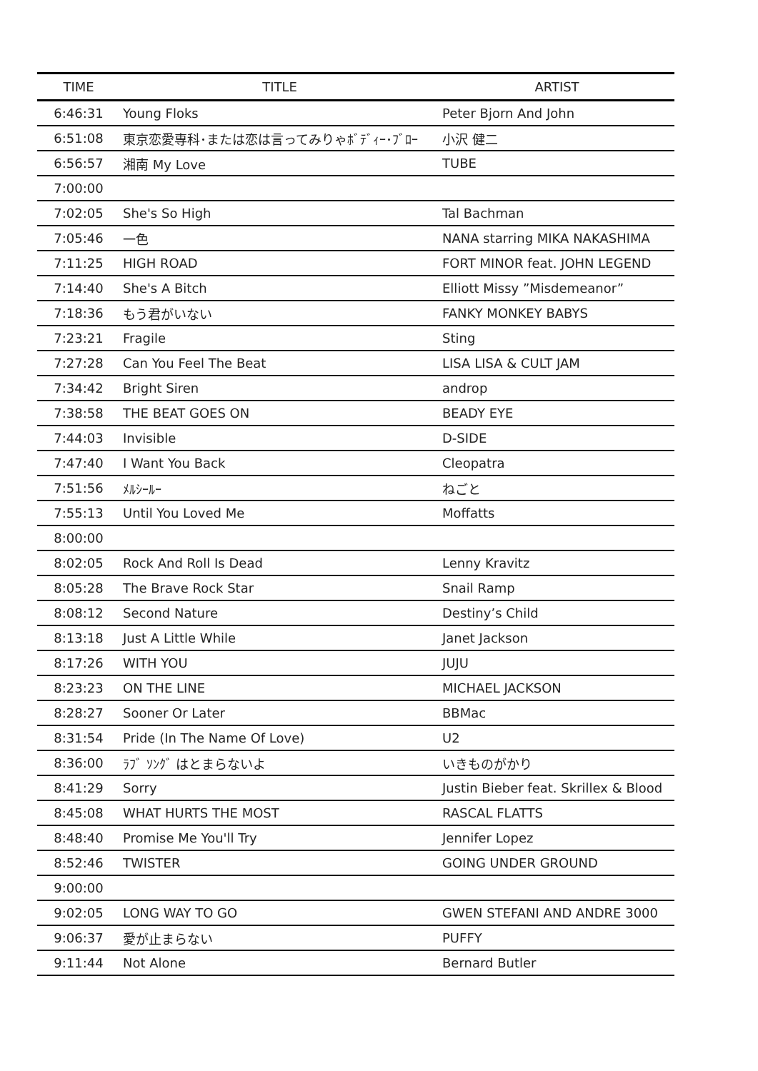| TIME | TITLE | ARTIST |
| --- | --- | --- |
| 6:46:31 | Young Floks | Peter Bjorn And John |
| 6:51:08 | 東京恋愛専科･または恋は言ってみりゃﾎﾞﾃﾞｨｰ･ﾌﾞﾛｰ | 小沢 健二 |
| 6:56:57 | 湘南 My Love | TUBE |
| 7:00:00 | | |
| 7:02:05 | She's So High | Tal Bachman |
| 7:05:46 | 一色 | NANA starring MIKA NAKASHIMA |
| 7:11:25 | HIGH ROAD | FORT MINOR feat. JOHN LEGEND |
| 7:14:40 | She's A Bitch | Elliott Missy ”Misdemeanor” |
| 7:18:36 | もう君がいない | FANKY MONKEY BABYS |
| 7:23:21 | Fragile | Sting |
| 7:27:28 | Can You Feel The Beat | LISA LISA & CULT JAM |
| 7:34:42 | Bright Siren | androp |
| 7:38:58 | THE BEAT GOES ON | BEADY EYE |
| 7:44:03 | Invisible | D-SIDE |
| 7:47:40 | I Want You Back | Cleopatra |
| 7:51:56 | ﾒﾙｼｰﾙｰ | ねごと |
| 7:55:13 | Until You Loved Me | Moffatts |
| 8:00:00 | | |
| 8:02:05 | Rock And Roll Is Dead | Lenny Kravitz |
| 8:05:28 | The Brave Rock Star | Snail Ramp |
| 8:08:12 | Second Nature | Destiny’s Child |
| 8:13:18 | Just A Little While | Janet Jackson |
| 8:17:26 | WITH YOU | JUJU |
| 8:23:23 | ON THE LINE | MICHAEL JACKSON |
| 8:28:27 | Sooner Or Later | BBMac |
| 8:31:54 | Pride (In The Name Of Love) | U2 |
| 8:36:00 | ﾗﾌﾞ ｿﾝｸﾞ はとまらないよ | いきものがかり |
| 8:41:29 | Sorry | Justin Bieber feat. Skrillex & Blood |
| 8:45:08 | WHAT HURTS THE MOST | RASCAL FLATTS |
| 8:48:40 | Promise Me You'll Try | Jennifer Lopez |
| 8:52:46 | TWISTER | GOING UNDER GROUND |
| 9:00:00 | | |
| 9:02:05 | LONG WAY TO GO | GWEN STEFANI AND ANDRE 3000 |
| 9:06:37 | 愛が止まらない | PUFFY |
| 9:11:44 | Not Alone | Bernard Butler |